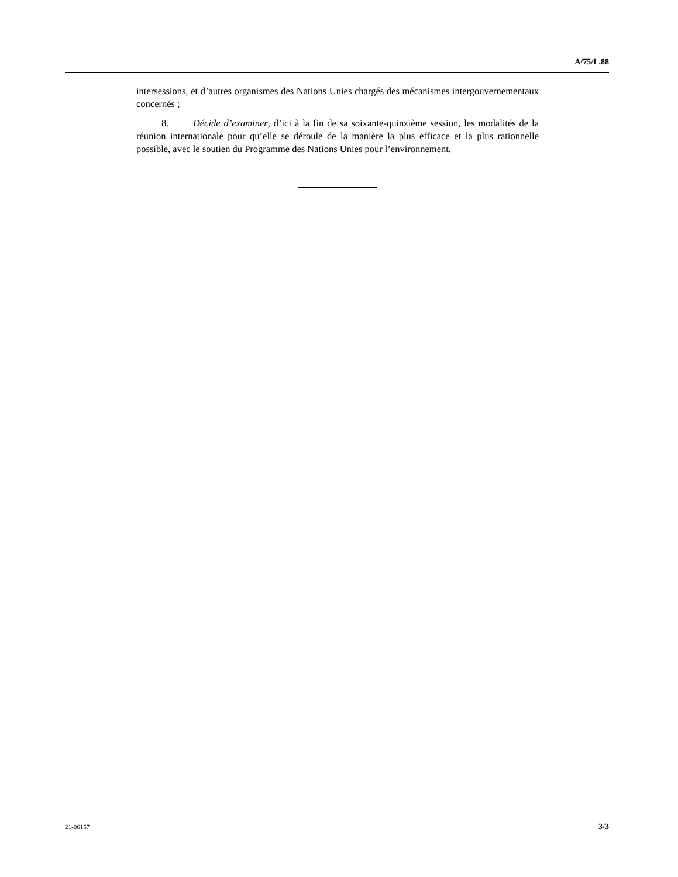A/75/L.88
intersessions, et d’autres organismes des Nations Unies chargés des mécanismes intergouvernementaux concernés ;
8. Décide d’examiner, d’ici à la fin de sa soixante-quinzième session, les modalités de la réunion internationale pour qu’elle se déroule de la manière la plus efficace et la plus rationnelle possible, avec le soutien du Programme des Nations Unies pour l’environnement.
21-06157 3/3